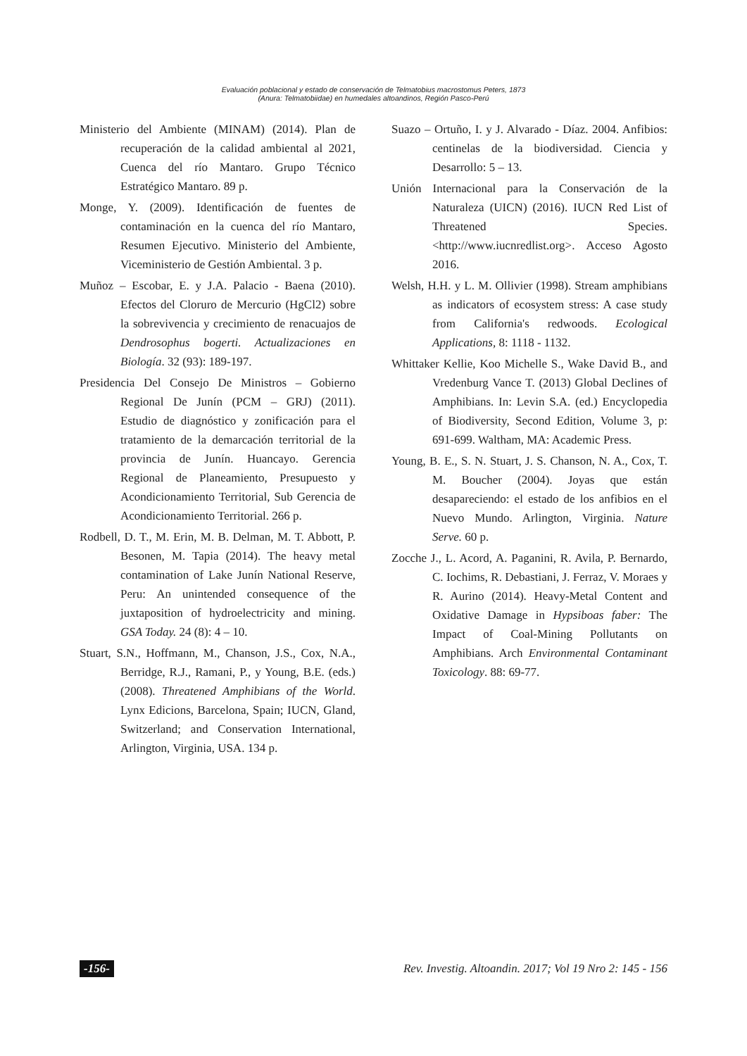Evaluación poblacional y estado de conservación de Telmatobius macrostomus Peters, 1873
(Anura: Telmatobiidae) en humedales altoandinos, Región Pasco-Perú
Ministerio del Ambiente (MINAM) (2014). Plan de recuperación de la calidad ambiental al 2021, Cuenca del río Mantaro. Grupo Técnico Estratégico Mantaro. 89 p.
Monge, Y. (2009). Identificación de fuentes de contaminación en la cuenca del río Mantaro, Resumen Ejecutivo. Ministerio del Ambiente, Viceministerio de Gestión Ambiental. 3 p.
Muñoz – Escobar, E. y J.A. Palacio - Baena (2010). Efectos del Cloruro de Mercurio (HgCl2) sobre la sobrevivencia y crecimiento de renacuajos de Dendrosophus bogerti. Actualizaciones en Biología. 32 (93): 189-197.
Presidencia Del Consejo De Ministros – Gobierno Regional De Junín (PCM – GRJ) (2011). Estudio de diagnóstico y zonificación para el tratamiento de la demarcación territorial de la provincia de Junín. Huancayo. Gerencia Regional de Planeamiento, Presupuesto y Acondicionamiento Territorial, Sub Gerencia de Acondicionamiento Territorial. 266 p.
Rodbell, D. T., M. Erin, M. B. Delman, M. T. Abbott, P. Besonen, M. Tapia (2014). The heavy metal contamination of Lake Junín National Reserve, Peru: An unintended consequence of the juxtaposition of hydroelectricity and mining. GSA Today. 24 (8): 4 – 10.
Stuart, S.N., Hoffmann, M., Chanson, J.S., Cox, N.A., Berridge, R.J., Ramani, P., y Young, B.E. (eds.) (2008). Threatened Amphibians of the World. Lynx Edicions, Barcelona, Spain; IUCN, Gland, Switzerland; and Conservation International, Arlington, Virginia, USA. 134 p.
Suazo – Ortuño, I. y J. Alvarado - Díaz. 2004. Anfibios: centinelas de la biodiversidad. Ciencia y Desarrollo: 5 – 13.
Unión Internacional para la Conservación de la Naturaleza (UICN) (2016). IUCN Red List of Threatened Species. <http://www.iucnredlist.org>. Acceso Agosto 2016.
Welsh, H.H. y L. M. Ollivier (1998). Stream amphibians as indicators of ecosystem stress: A case study from California's redwoods. Ecological Applications, 8: 1118 - 1132.
Whittaker Kellie, Koo Michelle S., Wake David B., and Vredenburg Vance T. (2013) Global Declines of Amphibians. In: Levin S.A. (ed.) Encyclopedia of Biodiversity, Second Edition, Volume 3, p: 691-699. Waltham, MA: Academic Press.
Young, B. E., S. N. Stuart, J. S. Chanson, N. A., Cox, T. M. Boucher (2004). Joyas que están desapareciendo: el estado de los anfibios en el Nuevo Mundo. Arlington, Virginia. Nature Serve. 60 p.
Zocche J., L. Acord, A. Paganini, R. Avila, P. Bernardo, C. Iochims, R. Debastiani, J. Ferraz, V. Moraes y R. Aurino (2014). Heavy-Metal Content and Oxidative Damage in Hypsiboas faber: The Impact of Coal-Mining Pollutants on Amphibians. Arch Environmental Contaminant Toxicology. 88: 69-77.
-156- Rev. Investig. Altoandin. 2017; Vol 19 Nro 2: 145 - 156